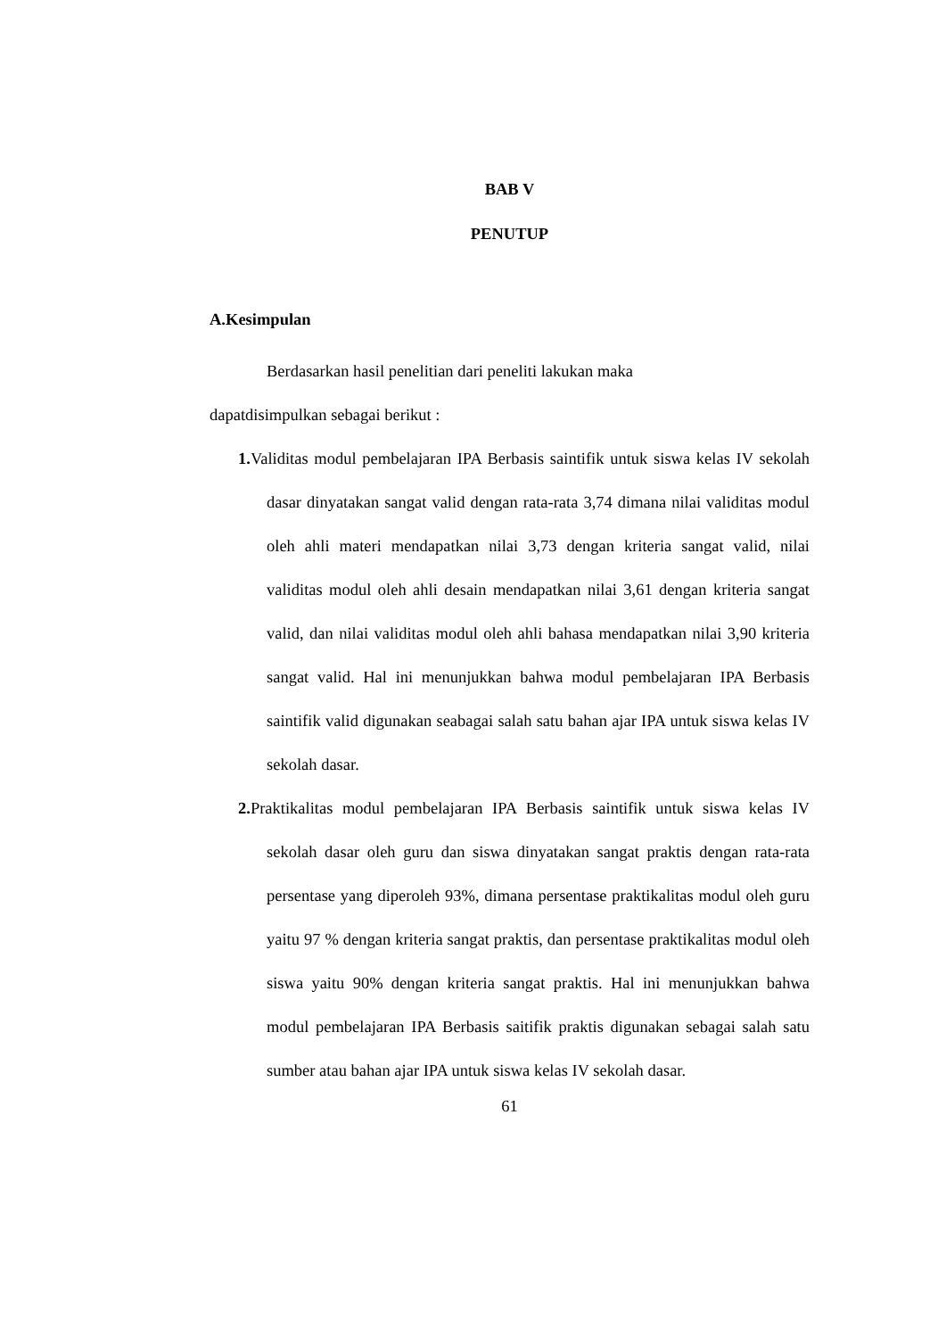BAB V
PENUTUP
A.Kesimpulan
Berdasarkan hasil penelitian dari peneliti lakukan maka
dapatdisimpulkan sebagai berikut :
1. Validitas modul pembelajaran IPA Berbasis saintifik untuk siswa kelas IV sekolah dasar dinyatakan sangat valid dengan rata-rata 3,74 dimana nilai validitas modul oleh ahli materi mendapatkan nilai 3,73 dengan kriteria sangat valid, nilai validitas modul oleh ahli desain mendapatkan nilai 3,61 dengan kriteria sangat valid, dan nilai validitas modul oleh ahli bahasa mendapatkan nilai 3,90 kriteria sangat valid. Hal ini menunjukkan bahwa modul pembelajaran IPA Berbasis saintifik valid digunakan seabagai salah satu bahan ajar IPA untuk siswa kelas IV sekolah dasar.
2. Praktikalitas modul pembelajaran IPA Berbasis saintifik untuk siswa kelas IV sekolah dasar oleh guru dan siswa dinyatakan sangat praktis dengan rata-rata persentase yang diperoleh 93%, dimana persentase praktikalitas modul oleh guru yaitu 97 % dengan kriteria sangat praktis, dan persentase praktikalitas modul oleh siswa yaitu 90% dengan kriteria sangat praktis. Hal ini menunjukkan bahwa modul pembelajaran IPA Berbasis saitifik praktis digunakan sebagai salah satu sumber atau bahan ajar IPA untuk siswa kelas IV sekolah dasar.
61